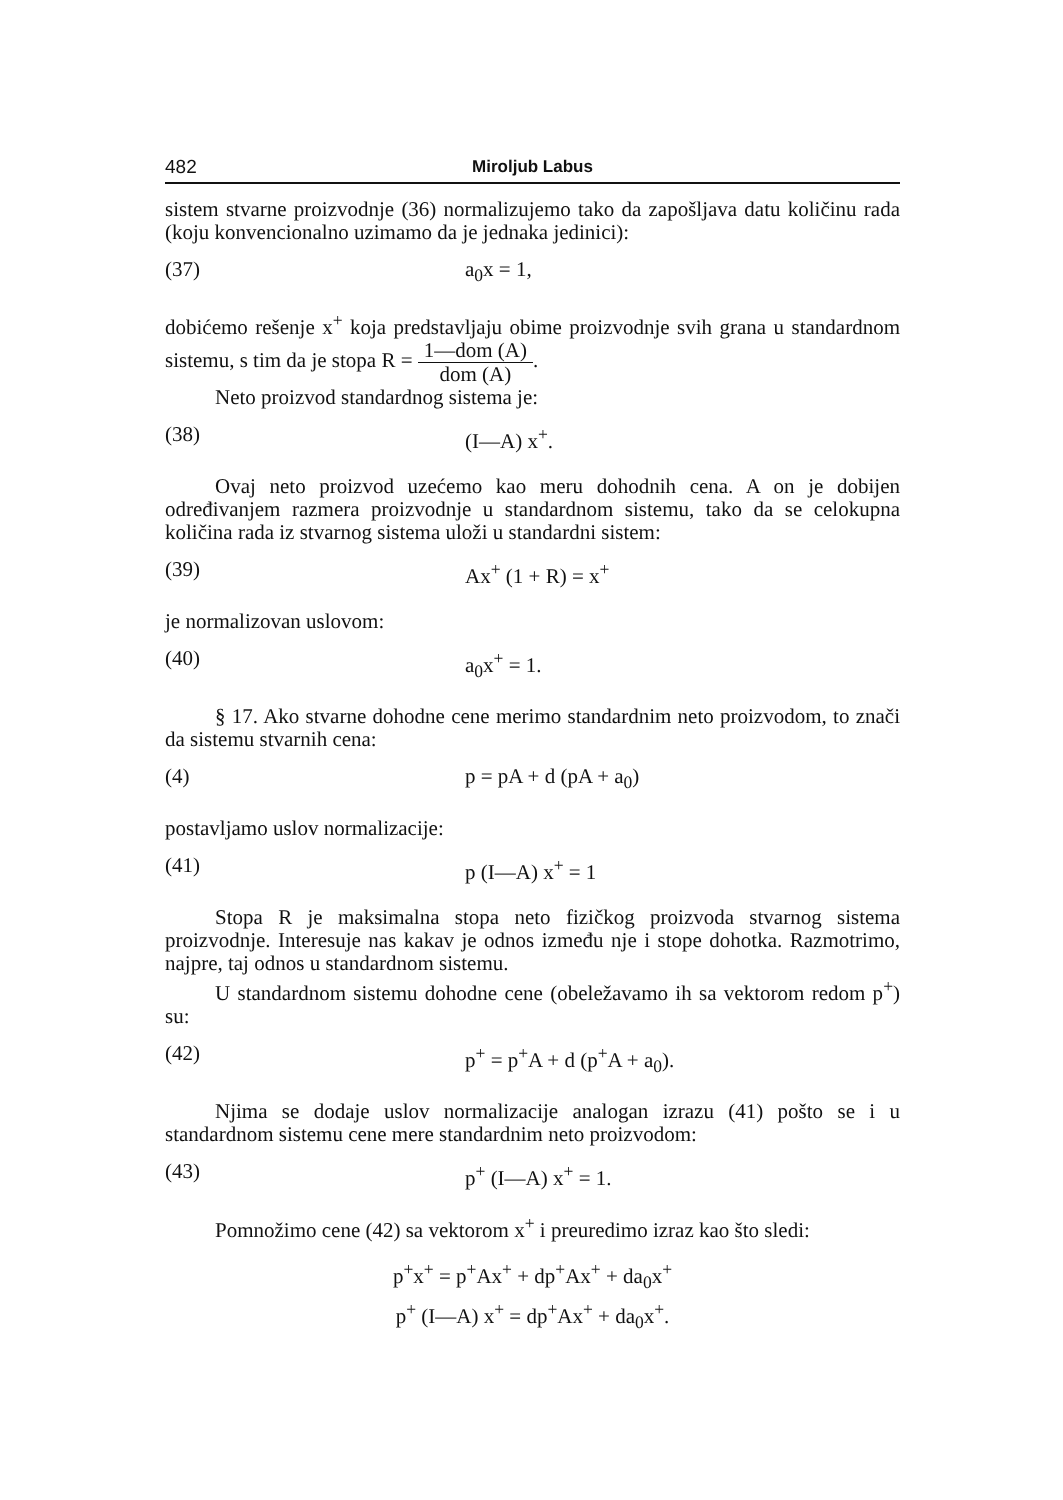482 Miroljub Labus
sistem stvarne proizvodnje (36) normalizujemo tako da zapošljava datu količinu rada (koju konvencionalno uzimamo da je jednaka jedinici):
(37) a<sub>0</sub>x = 1,
dobićemo rešenje x<sup>+</sup> koja predstavljaju obime proizvodnje svih grana u standardnom sistemu, s tim da je stopa R = 1—dom (A) dom (A).
Neto proizvod standardnog sistema je:
(38) (I—A) x<sup>+</sup>.
Ovaj neto proizvod uzećemo kao meru dohodnih cena. A on je dobijen određivanjem razmera proizvodnje u standardnom sistemu, tako da se celokupna količina rada iz stvarnog sistema uloži u standardni sistem:
(39) Ax<sup>+</sup> (1 + R) = x<sup>+</sup>
je normalizovan uslovom:
(40) a<sub>0</sub>x<sup>+</sup> = 1.
§ 17. Ako stvarne dohodne cene merimo standardnim neto proizvodom, to znači da sistemu stvarnih cena:
(4) p = pA + d (pA + a<sub>0</sub>)
postavljamo uslov normalizacije:
(41) p (I—A) x<sup>+</sup> = 1
Stopa R je maksimalna stopa neto fizičkog proizvoda stvarnog sistema proizvodnje. Interesuje nas kakav je odnos između nje i stope dohotka. Razmotrimo, najpre, taj odnos u standardnom sistemu.
U standardnom sistemu dohodne cene (obeležavamo ih sa vektorom redom p<sup>+</sup>) su:
(42) p<sup>+</sup> = p<sup>+</sup>A + d (p<sup>+</sup>A + a<sub>0</sub>).
Njima se dodaje uslov normalizacije analogan izrazu (41) pošto se i u standardnom sistemu cene mere standardnim neto proizvodom:
(43) p<sup>+</sup> (I—A) x<sup>+</sup> = 1.
Pomnožimo cene (42) sa vektorom x<sup>+</sup> i preuredimo izraz kao što sledi:
p<sup>+</sup>x<sup>+</sup> = p<sup>+</sup>Ax<sup>+</sup> + dp<sup>+</sup>Ax<sup>+</sup> + da<sub>0</sub>x<sup>+</sup>
p<sup>+</sup> (I—A) x<sup>+</sup> = dp<sup>+</sup>Ax<sup>+</sup> + da<sub>0</sub>x<sup>+</sup>.